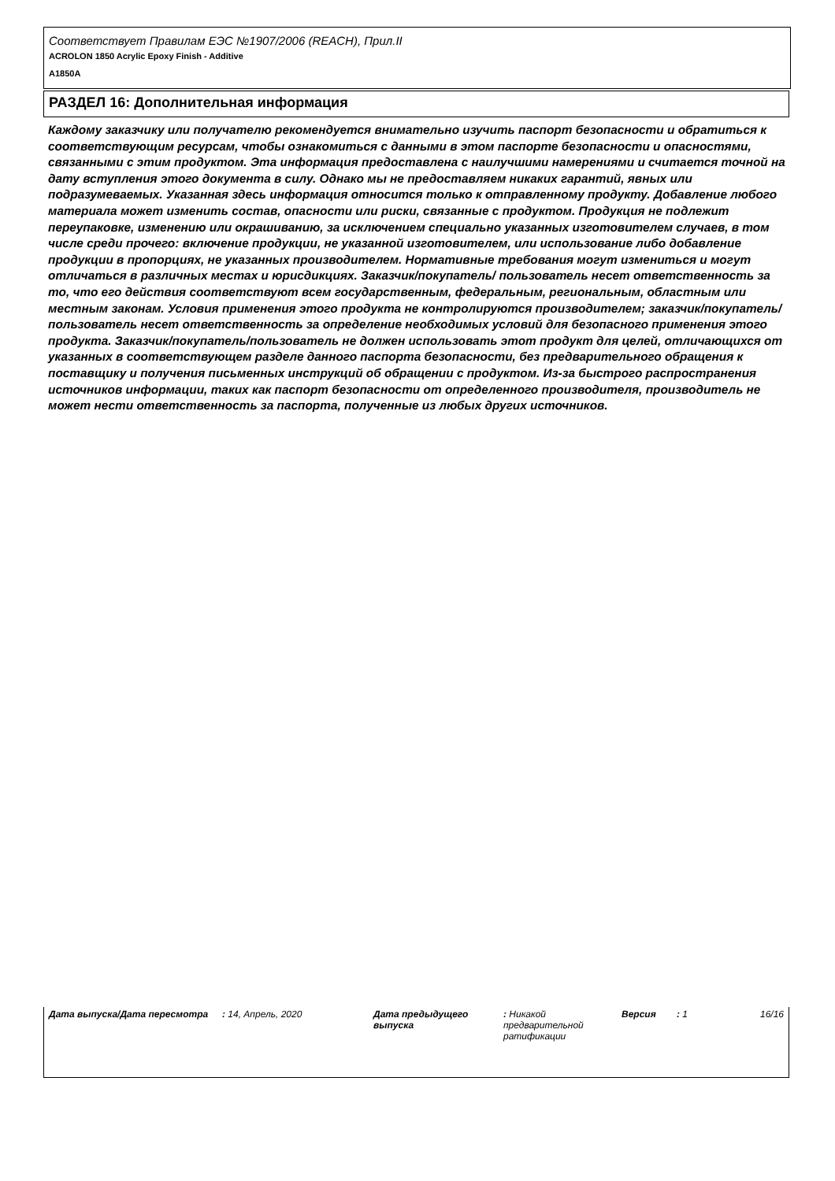Соответствует Правилам ЕЭС №1907/2006 (REACH), Прил.II
ACROLON 1850 Acrylic Epoxy Finish - Additive
A1850A
РАЗДЕЛ 16: Дополнительная информация
Каждому заказчику или получателю рекомендуется внимательно изучить паспорт безопасности и обратиться к соответствующим ресурсам, чтобы ознакомиться с данными в этом паспорте безопасности и опасностями, связанными с этим продуктом. Эта информация предоставлена с наилучшими намерениями и считается точной на дату вступления этого документа в силу. Однако мы не предоставляем никаких гарантий, явных или подразумеваемых. Указанная здесь информация относится только к отправленному продукту. Добавление любого материала может изменить состав, опасности или риски, связанные с продуктом. Продукция не подлежит переупаковке, изменению или окрашиванию, за исключением специально указанных изготовителем случаев, в том числе среди прочего: включение продукции, не указанной изготовителем, или использование либо добавление продукции в пропорциях, не указанных производителем. Нормативные требования могут измениться и могут отличаться в различных местах и юрисдикциях. Заказчик/покупатель/ пользователь несет ответственность за то, что его действия соответствуют всем государственным, федеральным, региональным, областным или местным законам. Условия применения этого продукта не контролируются производителем; заказчик/покупатель/ пользователь несет ответственность за определение необходимых условий для безопасного применения этого продукта. Заказчик/покупатель/пользователь не должен использовать этот продукт для целей, отличающихся от указанных в соответствующем разделе данного паспорта безопасности, без предварительного обращения к поставщику и получения письменных инструкций об обращении с продуктом. Из-за быстрого распространения источников информации, таких как паспорт безопасности от определенного производителя, производитель не может нести ответственность за паспорта, полученные из любых других источников.
Дата выпуска/Дата пересмотра : 14, Апрель, 2020 Дата предыдущего выпуска
: Никакой предварительной ратификации
Версия : 1 16/16